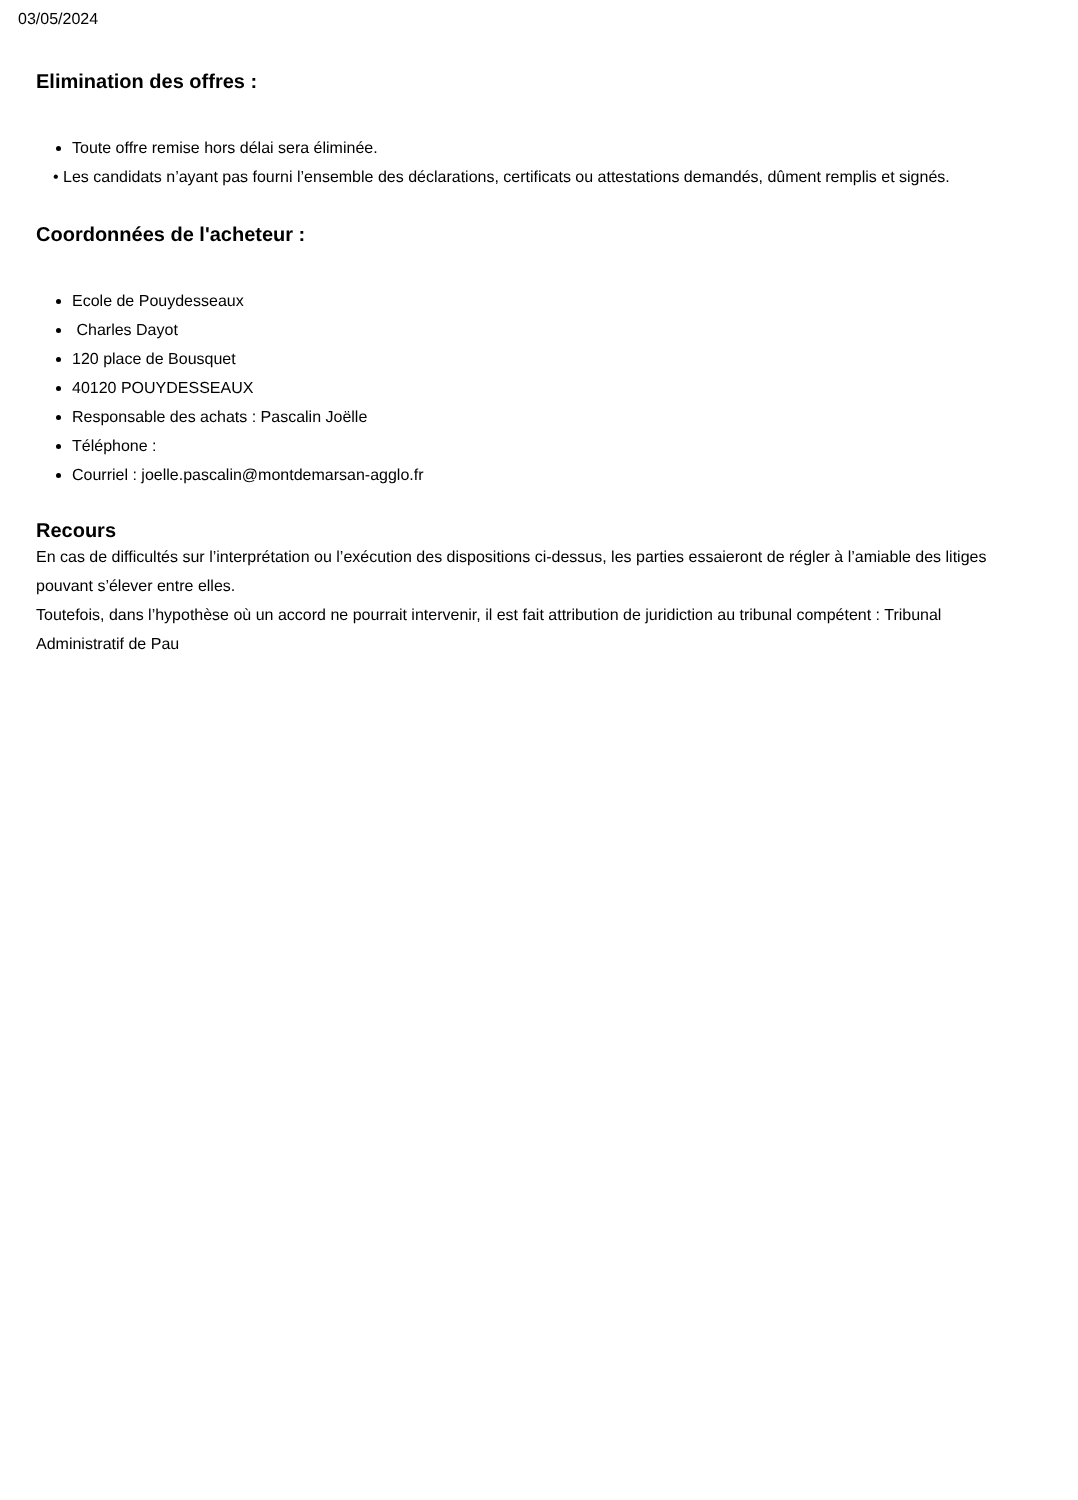03/05/2024
Elimination des offres :
Toute offre remise hors délai sera éliminée.
• Les candidats n’ayant pas fourni l’ensemble des déclarations, certificats ou attestations demandés, dûment remplis et signés.
Coordonnées de l'acheteur :
Ecole de Pouydesseaux
Charles Dayot
120 place de Bousquet
40120 POUYDESSEAUX
Responsable des achats : Pascalin Joëlle
Téléphone :
Courriel : joelle.pascalin@montdemarsan-agglo.fr
Recours
En cas de difficultés sur l’interprétation ou l’exécution des dispositions ci-dessus, les parties essaieront de régler à l’amiable des litiges pouvant s’élever entre elles.
Toutefois, dans l’hypothèse où un accord ne pourrait intervenir, il est fait attribution de juridiction au tribunal compétent : Tribunal Administratif de Pau